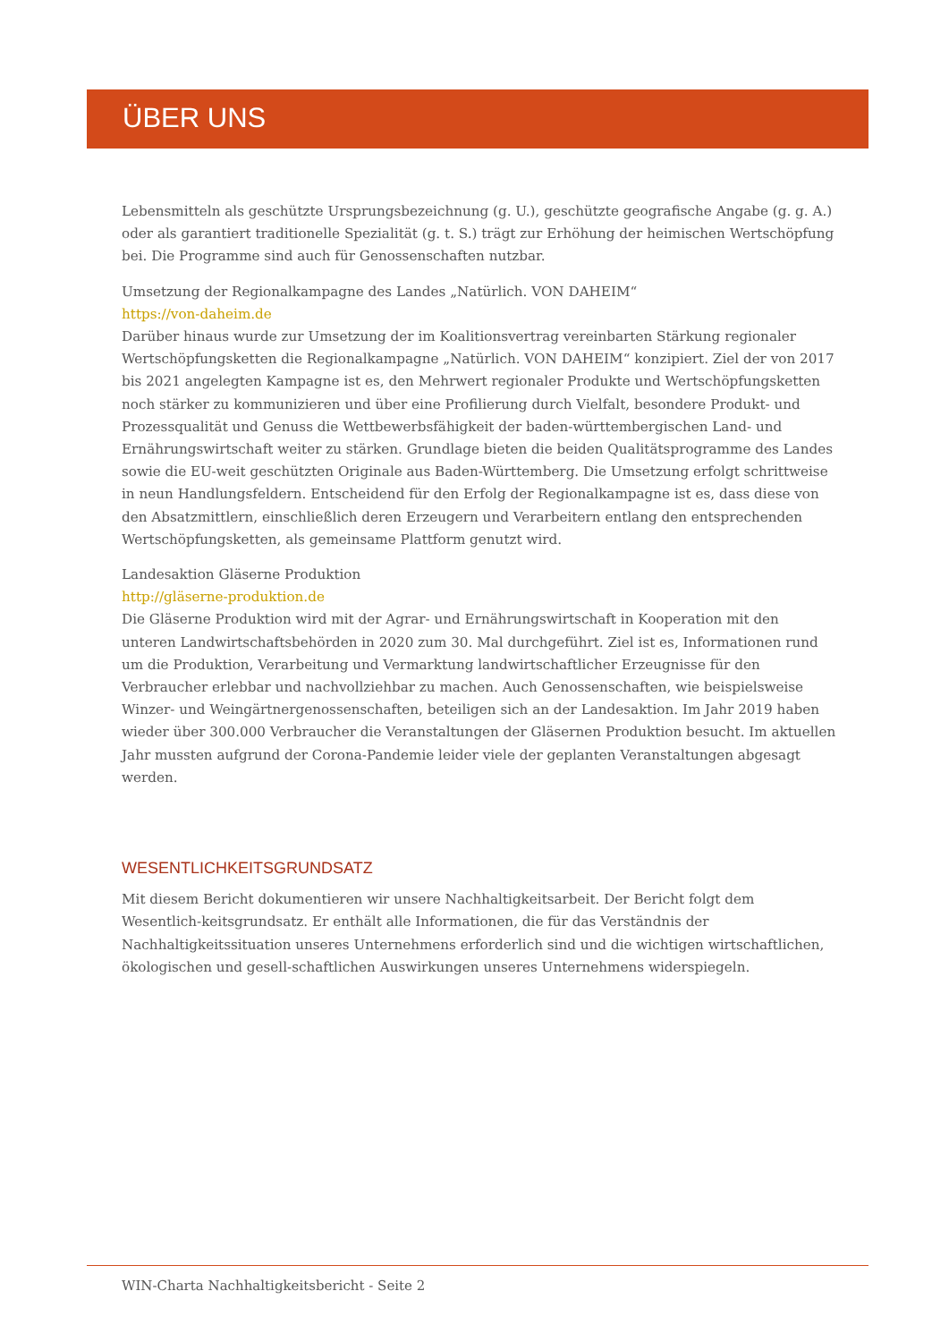ÜBER UNS
Lebensmitteln als geschützte Ursprungsbezeichnung (g. U.), geschützte geografische Angabe (g. g. A.) oder als garantiert traditionelle Spezialität (g. t. S.) trägt zur Erhöhung der heimischen Wertschöpfung bei. Die Programme sind auch für Genossenschaften nutzbar.
Umsetzung der Regionalkampagne des Landes „Natürlich. VON DAHEIM“
https://von-daheim.de
Darüber hinaus wurde zur Umsetzung der im Koalitionsvertrag vereinbarten Stärkung regionaler Wertschöpfungsketten die Regionalkampagne „Natürlich. VON DAHEIM“ konzipiert. Ziel der von 2017 bis 2021 angelegten Kampagne ist es, den Mehrwert regionaler Produkte und Wertschöpfungsketten noch stärker zu kommunizieren und über eine Profilierung durch Vielfalt, besondere Produkt- und Prozessqualität und Genuss die Wettbewerbsfähigkeit der baden-württembergischen Land- und Ernährungswirtschaft weiter zu stärken. Grundlage bieten die beiden Qualitätsprogramme des Landes sowie die EU-weit geschützten Originale aus Baden-Württemberg. Die Umsetzung erfolgt schrittweise in neun Handlungsfeldern. Entscheidend für den Erfolg der Regionalkampagne ist es, dass diese von den Absatzmittlern, einschließlich deren Erzeugern und Verarbeitern entlang den entsprechenden Wertschöpfungsketten, als gemeinsame Plattform genutzt wird.
Landesaktion Gläserne Produktion
http://gläserne-produktion.de
Die Gläserne Produktion wird mit der Agrar- und Ernährungswirtschaft in Kooperation mit den unteren Landwirtschaftsbehörden in 2020 zum 30. Mal durchgeführt. Ziel ist es, Informationen rund um die Produktion, Verarbeitung und Vermarktung landwirtschaftlicher Erzeugnisse für den Verbraucher erlebbar und nachvollziehbar zu machen. Auch Genossenschaften, wie beispielsweise Winzer- und Weingärtnergenossenschaften, beteiligen sich an der Landesaktion. Im Jahr 2019 haben wieder über 300.000 Verbraucher die Veranstaltungen der Gläsernen Produktion besucht. Im aktuellen Jahr mussten aufgrund der Corona-Pandemie leider viele der geplanten Veranstaltungen abgesagt werden.
WESENTLICHKEITSGRUNDSATZ
Mit diesem Bericht dokumentieren wir unsere Nachhaltigkeitsarbeit. Der Bericht folgt dem Wesentlich-keitsgrundsatz. Er enthält alle Informationen, die für das Verständnis der Nachhaltigkeitssituation unseres Unternehmens erforderlich sind und die wichtigen wirtschaftlichen, ökologischen und gesell-schaftlichen Auswirkungen unseres Unternehmens widerspiegeln.
WIN-Charta Nachhaltigkeitsbericht - Seite 2